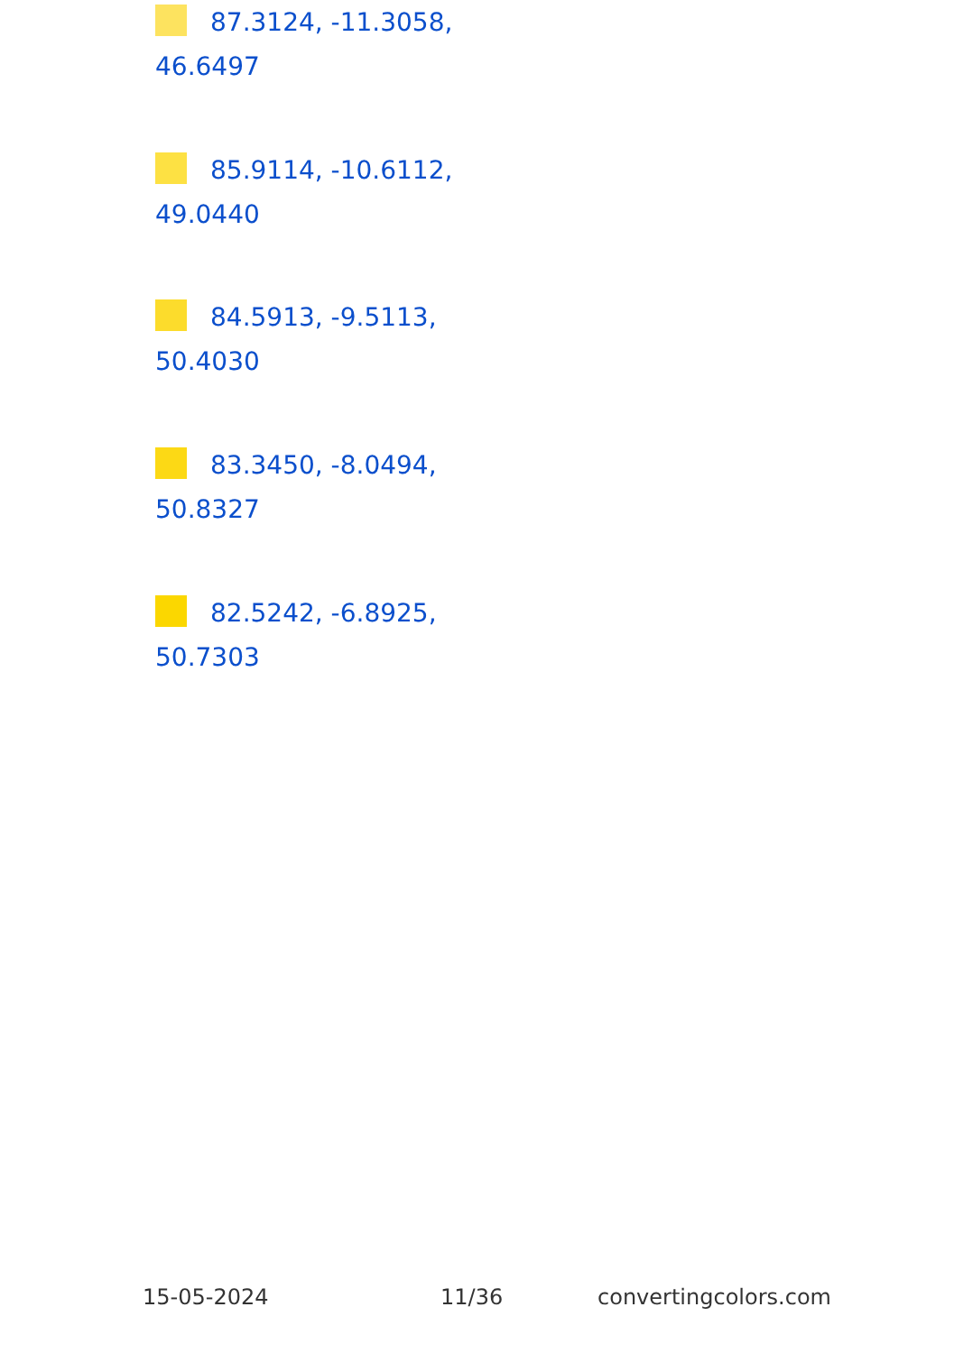87.3124, -11.3058, 46.6497
85.9114, -10.6112, 49.0440
84.5913, -9.5113, 50.4030
83.3450, -8.0494, 50.8327
82.5242, -6.8925, 50.7303
15-05-2024 11/36 convertingcolors.com